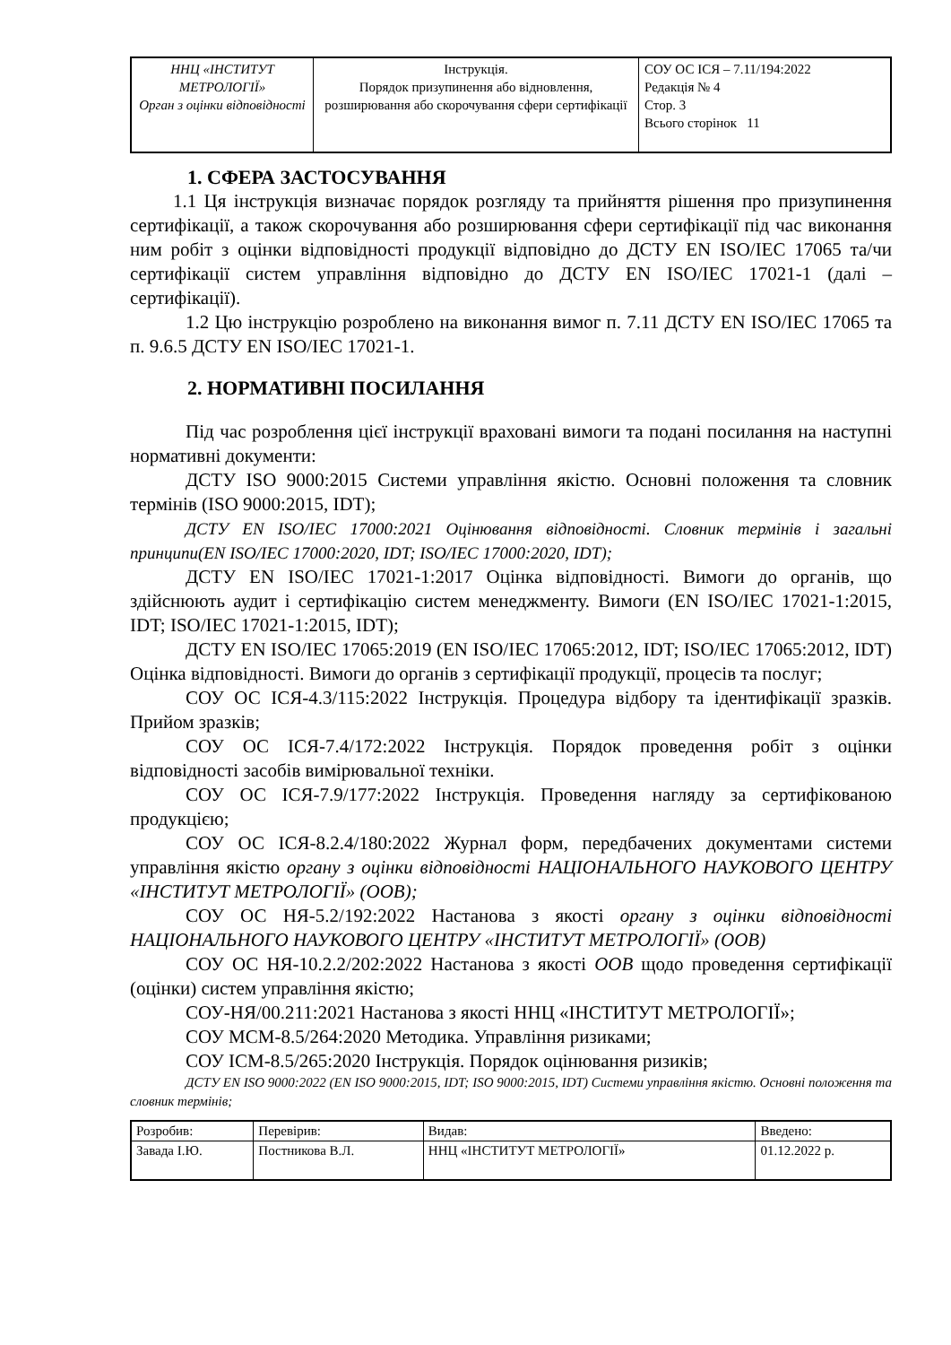| ННЦ «ІНСТИТУТ МЕТРОЛОГІЇ» Орган з оцінки відповідності | Інструкція. Порядок призупинення або відновлення, розширювання або скорочування сфери сертифікації | СОУ ОС ІСЯ – 7.11/194:2022 Редакція № 4 Стор. 3 Всього сторінок 11 |
1. СФЕРА ЗАСТОСУВАННЯ
1.1 Ця інструкція визначає порядок розгляду та прийняття рішення про призупинення сертифікації, а також скорочування або розширювання сфери сертифікації під час виконання ним робіт з оцінки відповідності продукції відповідно до ДСТУ EN ISO/IEC 17065 та/чи сертифікації систем управління відповідно до ДСТУ EN ISO/IEC 17021-1 (далі – сертифікації).
1.2 Цю інструкцію розроблено на виконання вимог п. 7.11 ДСТУ EN ISO/IEC 17065 та п. 9.6.5 ДСТУ EN ISO/IEC 17021-1.
2. НОРМАТИВНІ ПОСИЛАННЯ
Під час розроблення цієї інструкції враховані вимоги та подані посилання на наступні нормативні документи:
ДСТУ ISO 9000:2015 Системи управління якістю. Основні положення та словник термінів (ISO 9000:2015, IDT);
ДСТУ EN ISO/IEC 17000:2021 Оцінювання відповідності. Словник термінів і загальні принципи(EN ISO/IEC 17000:2020, IDT; ISO/IEC 17000:2020, IDT);
ДСТУ EN ISO/IEC 17021-1:2017 Оцінка відповідності. Вимоги до органів, що здійснюють аудит і сертифікацію систем менеджменту. Вимоги (EN ISO/IEC 17021-1:2015, IDT; ISO/IEC 17021-1:2015, IDT);
ДСТУ EN ISO/IEC 17065:2019 (EN ISO/IEC 17065:2012, IDT; ISO/IEC 17065:2012, IDT) Оцінка відповідності. Вимоги до органів з сертифікації продукції, процесів та послуг;
СОУ ОС ІСЯ-4.3/115:2022 Інструкція. Процедура відбору та ідентифікації зразків. Прийом зразків;
СОУ ОС ІСЯ-7.4/172:2022 Інструкція. Порядок проведення робіт з оцінки відповідності засобів вимірювальної техніки.
СОУ ОС ІСЯ-7.9/177:2022 Інструкція. Проведення нагляду за сертифікованою продукцією;
СОУ ОС ІСЯ-8.2.4/180:2022 Журнал форм, передбачених документами системи управління якістю органу з оцінки відповідності НАЦІОНАЛЬНОГО НАУКОВОГО ЦЕНТРУ «ІНСТИТУТ МЕТРОЛОГІЇ» (ООВ);
СОУ ОС НЯ-5.2/192:2022 Настанова з якості органу з оцінки відповідності НАЦІОНАЛЬНОГО НАУКОВОГО ЦЕНТРУ «ІНСТИТУТ МЕТРОЛОГІЇ» (ООВ)
СОУ ОС НЯ-10.2.2/202:2022 Настанова з якості ООВ щодо проведення сертифікації (оцінки) систем управління якістю;
СОУ-НЯ/00.211:2021 Настанова з якості ННЦ «ІНСТИТУТ МЕТРОЛОГІЇ»;
СОУ МСМ-8.5/264:2020 Методика. Управління ризиками;
СОУ ІСМ-8.5/265:2020 Інструкція. Порядок оцінювання ризиків;
ДСТУ EN ISO 9000:2022 (EN ISO 9000:2015, IDT; ISO 9000:2015, IDT) Системи управління якістю. Основні положення та словник термінів;
| Розробив: | Перевірив: | Видав: | Введено: |
| Завада І.Ю. | Постникова В.Л. | ННЦ «ІНСТИТУТ МЕТРОЛОГІЇ» | 01.12.2022 р. |